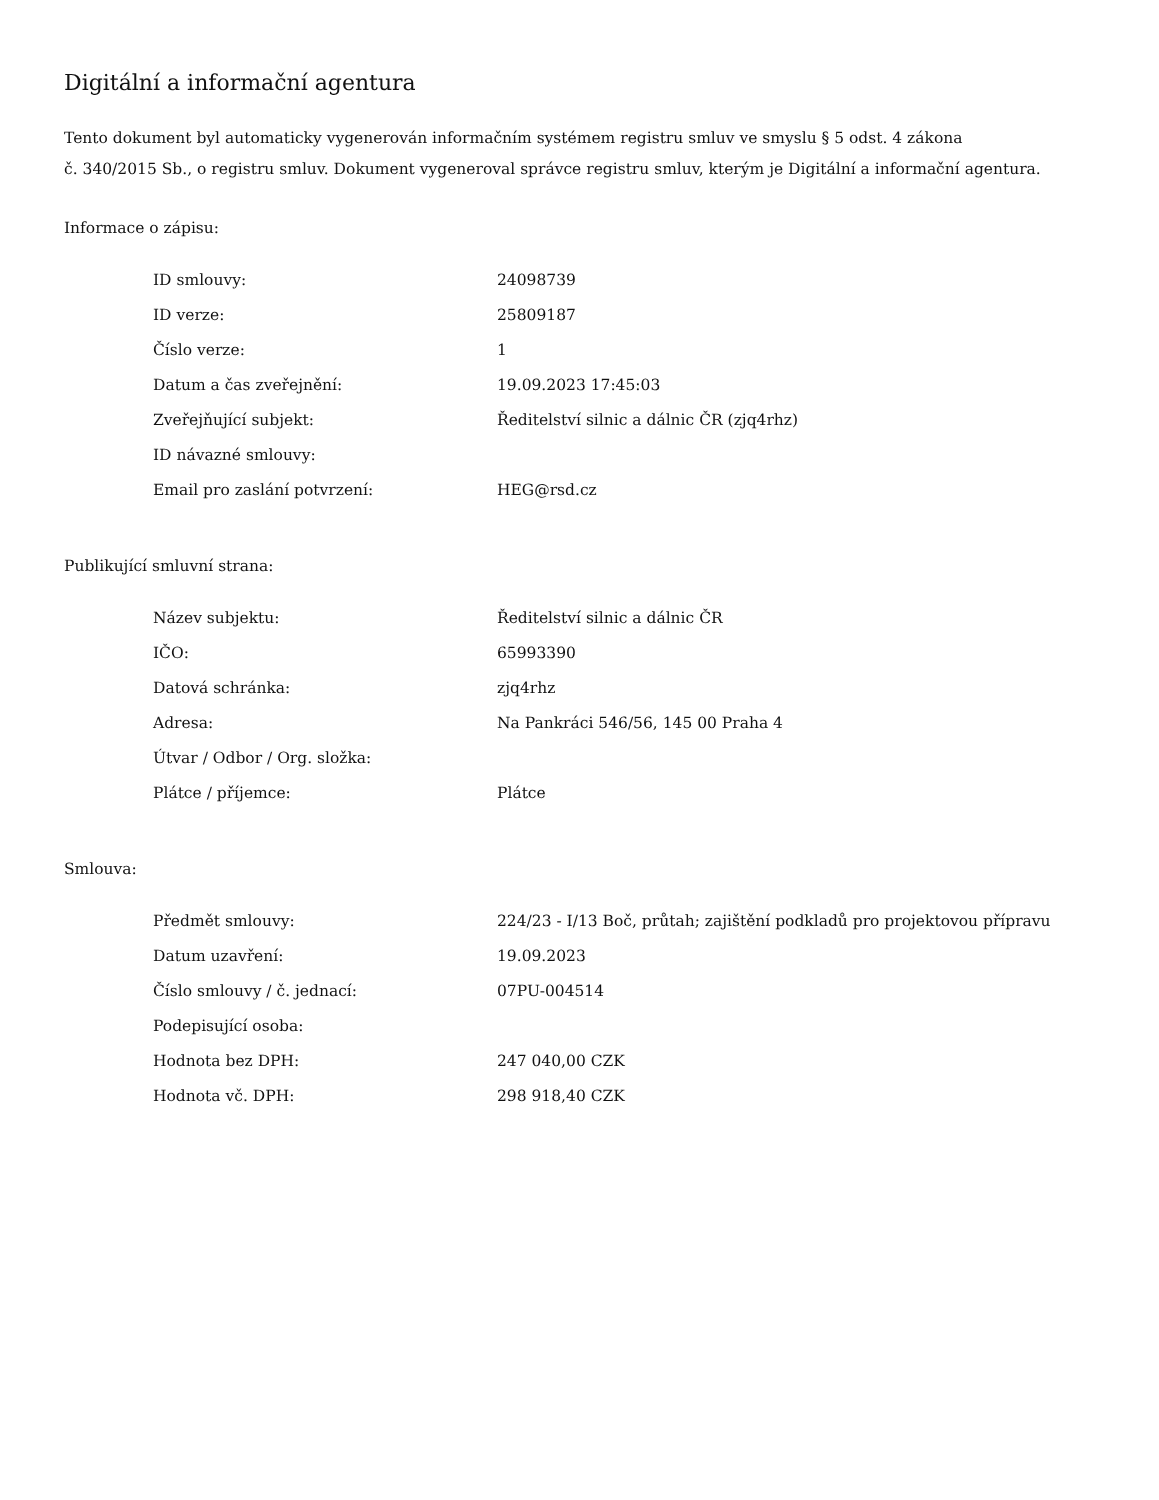Digitální a informační agentura
Tento dokument byl automaticky vygenerován informačním systémem registru smluv ve smyslu § 5 odst. 4 zákona
č. 340/2015 Sb., o registru smluv. Dokument vygeneroval správce registru smluv, kterým je Digitální a informační agentura.
Informace o zápisu:
| ID smlouvy: | 24098739 |
| ID verze: | 25809187 |
| Číslo verze: | 1 |
| Datum a čas zveřejnění: | 19.09.2023 17:45:03 |
| Zveřejňující subjekt: | Ředitelství silnic a dálnic ČR (zjq4rhz) |
| ID návazné smlouvy: | |
| Email pro zaslání potvrzení: | HEG@rsd.cz |
Publikující smluvní strana:
| Název subjektu: | Ředitelství silnic a dálnic ČR |
| IČO: | 65993390 |
| Datová schránka: | zjq4rhz |
| Adresa: | Na Pankráci 546/56, 145 00 Praha 4 |
| Útvar / Odbor / Org. složka: | |
| Plátce / příjemce: | Plátce |
Smlouva:
| Předmět smlouvy: | 224/23 - I/13 Boč, průtah; zajištění podkladů pro projektovou přípravu |
| Datum uzavření: | 19.09.2023 |
| Číslo smlouvy / č. jednací: | 07PU-004514 |
| Podepisující osoba: | |
| Hodnota bez DPH: | 247 040,00 CZK |
| Hodnota vč. DPH: | 298 918,40 CZK |